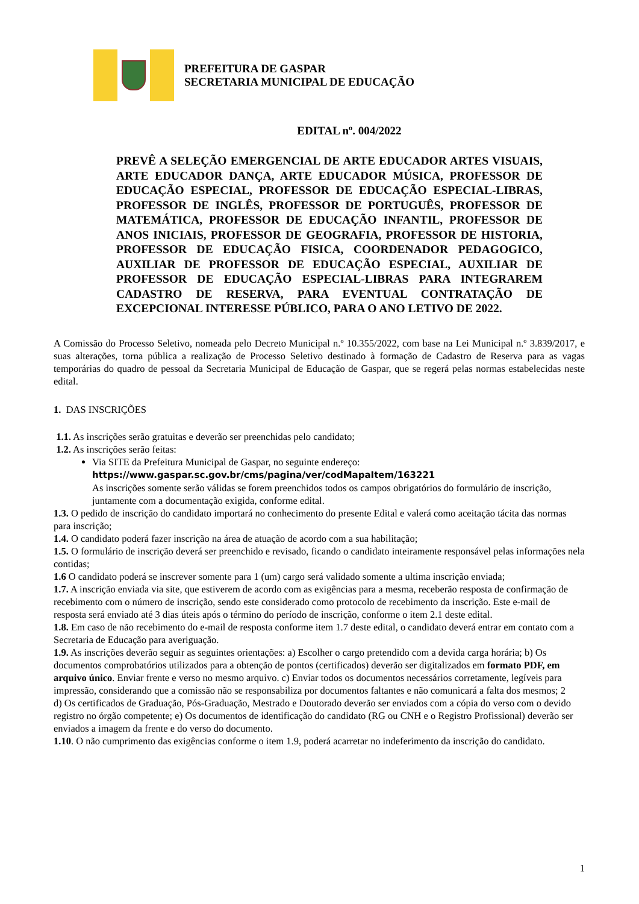PREFEITURA DE GASPAR
SECRETARIA MUNICIPAL DE EDUCAÇÃO
EDITAL nº. 004/2022
PREVÊ A SELEÇÃO EMERGENCIAL DE ARTE EDUCADOR ARTES VISUAIS, ARTE EDUCADOR DANÇA, ARTE EDUCADOR MÚSICA, PROFESSOR DE EDUCAÇÃO ESPECIAL, PROFESSOR DE EDUCAÇÃO ESPECIAL-LIBRAS, PROFESSOR DE INGLÊS, PROFESSOR DE PORTUGUÊS, PROFESSOR DE MATEMÁTICA, PROFESSOR DE EDUCAÇÃO INFANTIL, PROFESSOR DE ANOS INICIAIS, PROFESSOR DE GEOGRAFIA, PROFESSOR DE HISTORIA, PROFESSOR DE EDUCAÇÃO FISICA, COORDENADOR PEDAGOGICO, AUXILIAR DE PROFESSOR DE EDUCAÇÃO ESPECIAL, AUXILIAR DE PROFESSOR DE EDUCAÇÃO ESPECIAL-LIBRAS PARA INTEGRAREM CADASTRO DE RESERVA, PARA EVENTUAL CONTRATAÇÃO DE EXCEPCIONAL INTERESSE PÚBLICO, PARA O ANO LETIVO DE 2022.
A Comissão do Processo Seletivo, nomeada pelo Decreto Municipal n.º 10.355/2022, com base na Lei Municipal n.º 3.839/2017, e suas alterações, torna pública a realização de Processo Seletivo destinado à formação de Cadastro de Reserva para as vagas temporárias do quadro de pessoal da Secretaria Municipal de Educação de Gaspar, que se regerá pelas normas estabelecidas neste edital.
1. DAS INSCRIÇÕES
1.1. As inscrições serão gratuitas e deverão ser preenchidas pelo candidato;
1.2. As inscrições serão feitas:
Via SITE da Prefeitura Municipal de Gaspar, no seguinte endereço:
https://www.gaspar.sc.gov.br/cms/pagina/ver/codMapaItem/163221
As inscrições somente serão válidas se forem preenchidos todos os campos obrigatórios do formulário de inscrição, juntamente com a documentação exigida, conforme edital.
1.3. O pedido de inscrição do candidato importará no conhecimento do presente Edital e valerá como aceitação tácita das normas para inscrição;
1.4. O candidato poderá fazer inscrição na área de atuação de acordo com a sua habilitação;
1.5. O formulário de inscrição deverá ser preenchido e revisado, ficando o candidato inteiramente responsável pelas informações nela contidas;
1.6 O candidato poderá se inscrever somente para 1 (um) cargo será validado somente a ultima inscrição enviada;
1.7. A inscrição enviada via site, que estiverem de acordo com as exigências para a mesma, receberão resposta de confirmação de recebimento com o número de inscrição, sendo este considerado como protocolo de recebimento da inscrição. Este e-mail de resposta será enviado até 3 dias úteis após o término do período de inscrição, conforme o item 2.1 deste edital.
1.8. Em caso de não recebimento do e-mail de resposta conforme item 1.7 deste edital, o candidato deverá entrar em contato com a Secretaria de Educação para averiguação.
1.9. As inscrições deverão seguir as seguintes orientações: a) Escolher o cargo pretendido com a devida carga horária; b) Os documentos comprobatórios utilizados para a obtenção de pontos (certificados) deverão ser digitalizados em formato PDF, em arquivo único. Enviar frente e verso no mesmo arquivo. c) Enviar todos os documentos necessários corretamente, legíveis para impressão, considerando que a comissão não se responsabiliza por documentos faltantes e não comunicará a falta dos mesmos; 2
d) Os certificados de Graduação, Pós-Graduação, Mestrado e Doutorado deverão ser enviados com a cópia do verso com o devido registro no órgão competente; e) Os documentos de identificação do candidato (RG ou CNH e o Registro Profissional) deverão ser enviados a imagem da frente e do verso do documento.
1.10. O não cumprimento das exigências conforme o item 1.9, poderá acarretar no indeferimento da inscrição do candidato.
1